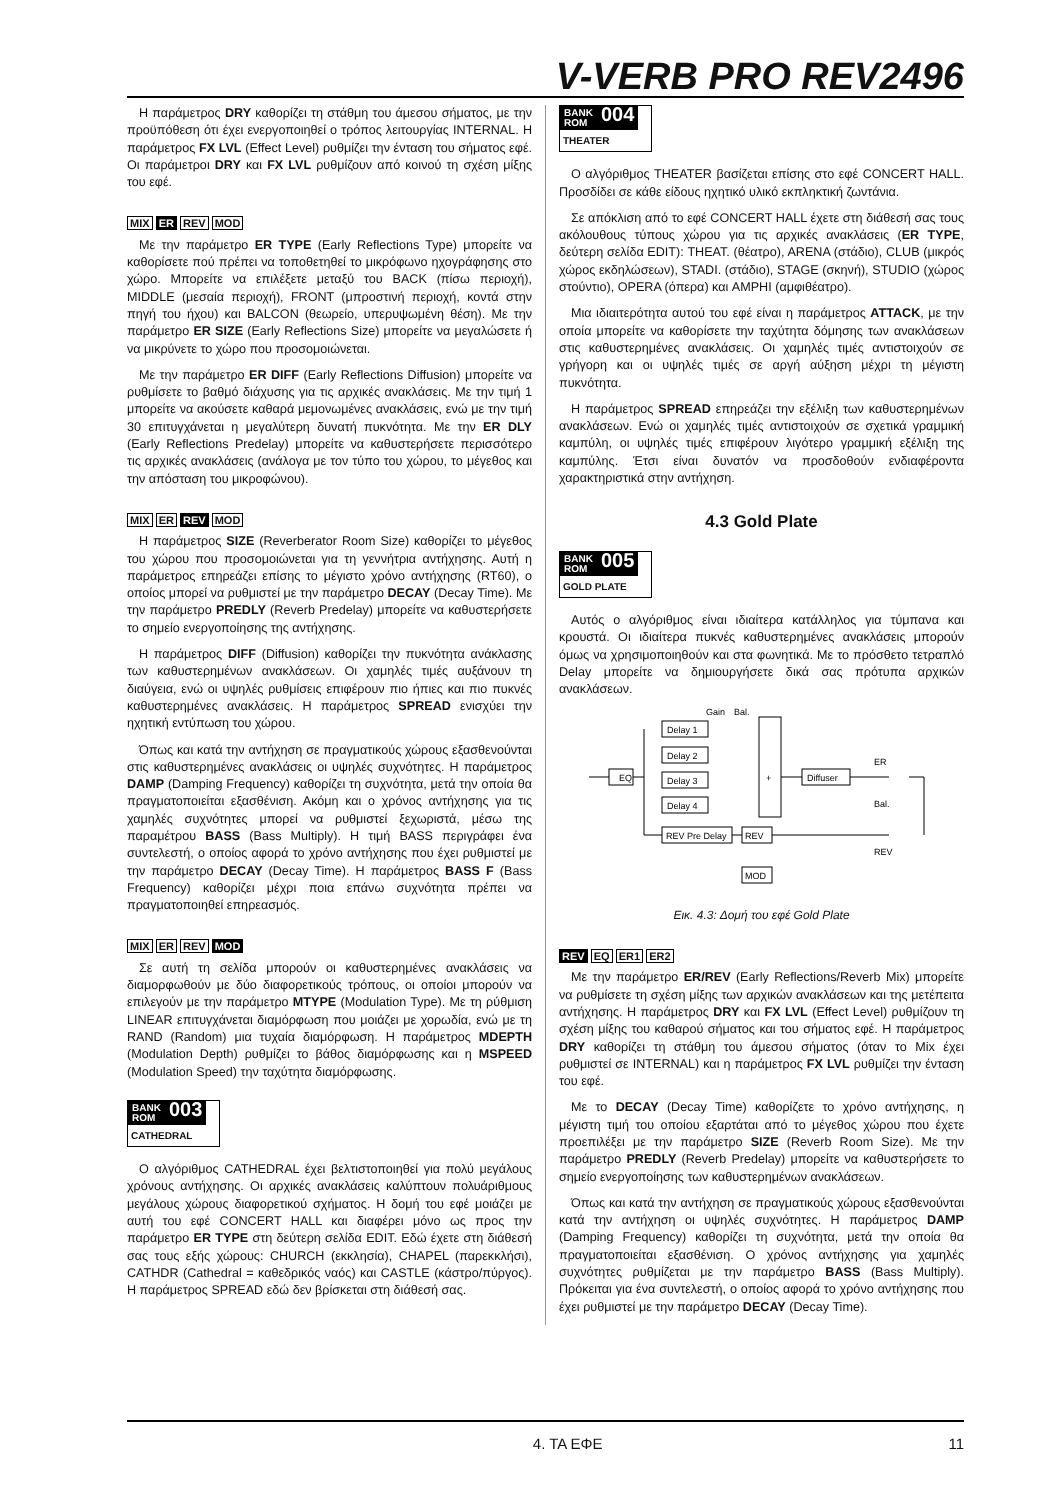V-VERB PRO REV2496
Η παράμετρος DRY καθορίζει τη στάθμη του άμεσου σήματος, με την προϋπόθεση ότι έχει ενεργοποιηθεί ο τρόπος λειτουργίας INTERNAL. Η παράμετρος FX LVL (Effect Level) ρυθμίζει την ένταση του σήματος εφέ. Οι παράμετροι DRY και FX LVL ρυθμίζουν από κοινού τη σχέση μίξης του εφέ.
MIX ER REV MOD
Με την παράμετρο ER TYPE (Early Reflections Type) μπορείτε να καθορίσετε πού πρέπει να τοποθετηθεί το μικρόφωνο ηχογράφησης στο χώρο. Μπορείτε να επιλέξετε μεταξύ του BACK (πίσω περιοχή), MIDDLE (μεσαία περιοχή), FRONT (μπροστινή περιοχή, κοντά στην πηγή του ήχου) και BALCON (θεωρείο, υπερυψωμένη θέση). Με την παράμετρο ER SIZE (Early Reflections Size) μπορείτε να μεγαλώσετε ή να μικρύνετε το χώρο που προσομοιώνεται.
Με την παράμετρο ER DIFF (Early Reflections Diffusion) μπορείτε να ρυθμίσετε το βαθμό διάχυσης για τις αρχικές ανακλάσεις. Με την τιμή 1 μπορείτε να ακούσετε καθαρά μεμονωμένες ανακλάσεις, ενώ με την τιμή 30 επιτυγχάνεται η μεγαλύτερη δυνατή πυκνότητα. Με την ER DLY (Early Reflections Predelay) μπορείτε να καθυστερήσετε περισσότερο τις αρχικές ανακλάσεις (ανάλογα με τον τύπο του χώρου, το μέγεθος και την απόσταση του μικροφώνου).
MIX ER REV MOD
Η παράμετρος SIZE (Reverberator Room Size) καθορίζει το μέγεθος του χώρου που προσομοιώνεται για τη γεννήτρια αντήχησης. Αυτή η παράμετρος επηρεάζει επίσης το μέγιστο χρόνο αντήχησης (RT60), ο οποίος μπορεί να ρυθμιστεί με την παράμετρο DECAY (Decay Time). Με την παράμετρο PREDLY (Reverb Predelay) μπορείτε να καθυστερήσετε το σημείο ενεργοποίησης της αντήχησης.
Η παράμετρος DIFF (Diffusion) καθορίζει την πυκνότητα ανάκλασης των καθυστερημένων ανακλάσεων. Οι χαμηλές τιμές αυξάνουν τη διαύγεια, ενώ οι υψηλές ρυθμίσεις επιφέρουν πιο ήπιες και πιο πυκνές καθυστερημένες ανακλάσεις. Η παράμετρος SPREAD ενισχύει την ηχητική εντύπωση του χώρου.
Όπως και κατά την αντήχηση σε πραγματικούς χώρους εξασθενούνται στις καθυστερημένες ανακλάσεις οι υψηλές συχνότητες. Η παράμετρος DAMP (Damping Frequency) καθορίζει τη συχνότητα, μετά την οποία θα πραγματοποιείται εξασθένιση. Ακόμη και ο χρόνος αντήχησης για τις χαμηλές συχνότητες μπορεί να ρυθμιστεί ξεχωριστά, μέσω της παραμέτρου BASS (Bass Multiply). Η τιμή BASS περιγράφει ένα συντελεστή, ο οποίος αφορά το χρόνο αντήχησης που έχει ρυθμιστεί με την παράμετρο DECAY (Decay Time). Η παράμετρος BASS F (Bass Frequency) καθορίζει μέχρι ποια επάνω συχνότητα πρέπει να πραγματοποιηθεί επηρεασμός.
MIX ER REV MOD
Σε αυτή τη σελίδα μπορούν οι καθυστερημένες ανακλάσεις να διαμορφωθούν με δύο διαφορετικούς τρόπους, οι οποίοι μπορούν να επιλεγούν με την παράμετρο MTYPE (Modulation Type). Με τη ρύθμιση LINEAR επιτυγχάνεται διαμόρφωση που μοιάζει με χορωδία, ενώ με τη RAND (Random) μια τυχαία διαμόρφωση. Η παράμετρος MDEPTH (Modulation Depth) ρυθμίζει το βάθος διαμόρφωσης και η MSPEED (Modulation Speed) την ταχύτητα διαμόρφωσης.
BANK
ROM
003
CATHEDRAL
Ο αλγόριθμος CATHEDRAL έχει βελτιστοποιηθεί για πολύ μεγάλους χρόνους αντήχησης. Οι αρχικές ανακλάσεις καλύπτουν πολυάριθμους μεγάλους χώρους διαφορετικού σχήματος. Η δομή του εφέ μοιάζει με αυτή του εφέ CONCERT HALL και διαφέρει μόνο ως προς την παράμετρο ER TYPE στη δεύτερη σελίδα EDIT. Εδώ έχετε στη διάθεσή σας τους εξής χώρους: CHURCH (εκκλησία), CHAPEL (παρεκκλήσι), CATHDR (Cathedral = καθεδρικός ναός) και CASTLE (κάστρο/πύργος). Η παράμετρος SPREAD εδώ δεν βρίσκεται στη διάθεσή σας.
BANK
ROM
004
THEATER
Ο αλγόριθμος THEATER βασίζεται επίσης στο εφέ CONCERT HALL. Προσδίδει σε κάθε είδους ηχητικό υλικό εκπληκτική ζωντάνια.
Σε απόκλιση από το εφέ CONCERT HALL έχετε στη διάθεσή σας τους ακόλουθους τύπους χώρου για τις αρχικές ανακλάσεις (ER TYPE, δεύτερη σελίδα EDIT): THEAT. (θέατρο), ARENA (στάδιο), CLUB (μικρός χώρος εκδηλώσεων), STADI. (στάδιο), STAGE (σκηνή), STUDIO (χώρος στούντιο), OPERA (όπερα) και AMPHI (αμφιθέατρο).
Μια ιδιαιτερότητα αυτού του εφέ είναι η παράμετρος ATTACK, με την οποία μπορείτε να καθορίσετε την ταχύτητα δόμησης των ανακλάσεων στις καθυστερημένες ανακλάσεις. Οι χαμηλές τιμές αντιστοιχούν σε γρήγορη και οι υψηλές τιμές σε αργή αύξηση μέχρι τη μέγιστη πυκνότητα.
Η παράμετρος SPREAD επηρεάζει την εξέλιξη των καθυστερημένων ανακλάσεων. Ενώ οι χαμηλές τιμές αντιστοιχούν σε σχετικά γραμμική καμπύλη, οι υψηλές τιμές επιφέρουν λιγότερο γραμμική εξέλιξη της καμπύλης. Έτσι είναι δυνατόν να προσδοθούν ενδιαφέροντα χαρακτηριστικά στην αντήχηση.
4.3 Gold Plate
BANK
ROM
005
GOLD PLATE
Αυτός ο αλγόριθμος είναι ιδιαίτερα κατάλληλος για τύμπανα και κρουστά. Οι ιδιαίτερα πυκνές καθυστερημένες ανακλάσεις μπορούν όμως να χρησιμοποιηθούν και στα φωνητικά. Με το πρόσθετο τετραπλό Delay μπορείτε να δημιουργήσετε δικά σας πρότυπα αρχικών ανακλάσεων.
Gain
Bal.
EQ
Delay 1
Delay 2
Delay 3
Delay 4
+
Diffuser
REV Pre Delay
REV
MOD
ER
Bal.
REV
Εικ. 4.3: Δομή του εφέ Gold Plate
REV EQ ER1 ER2
Με την παράμετρο ER/REV (Early Reflections/Reverb Mix) μπορείτε να ρυθμίσετε τη σχέση μίξης των αρχικών ανακλάσεων και της μετέπειτα αντήχησης. Η παράμετρος DRY και FX LVL (Effect Level) ρυθμίζουν τη σχέση μίξης του καθαρού σήματος και του σήματος εφέ. Η παράμετρος DRY καθορίζει τη στάθμη του άμεσου σήματος (όταν το Mix έχει ρυθμιστεί σε INTERNAL) και η παράμετρος FX LVL ρυθμίζει την ένταση του εφέ.
Με το DECAY (Decay Time) καθορίζετε το χρόνο αντήχησης, η μέγιστη τιμή του οποίου εξαρτάται από το μέγεθος χώρου που έχετε προεπιλέξει με την παράμετρο SIZE (Reverb Room Size). Με την παράμετρο PREDLY (Reverb Predelay) μπορείτε να καθυστερήσετε το σημείο ενεργοποίησης των καθυστερημένων ανακλάσεων.
Όπως και κατά την αντήχηση σε πραγματικούς χώρους εξασθενούνται κατά την αντήχηση οι υψηλές συχνότητες. Η παράμετρος DAMP (Damping Frequency) καθορίζει τη συχνότητα, μετά την οποία θα πραγματοποιείται εξασθένιση. Ο χρόνος αντήχησης για χαμηλές συχνότητες ρυθμίζεται με την παράμετρο BASS (Bass Multiply). Πρόκειται για ένα συντελεστή, ο οποίος αφορά το χρόνο αντήχησης που έχει ρυθμιστεί με την παράμετρο DECAY (Decay Time).
4. ΤΑ ΕΦΕ 11